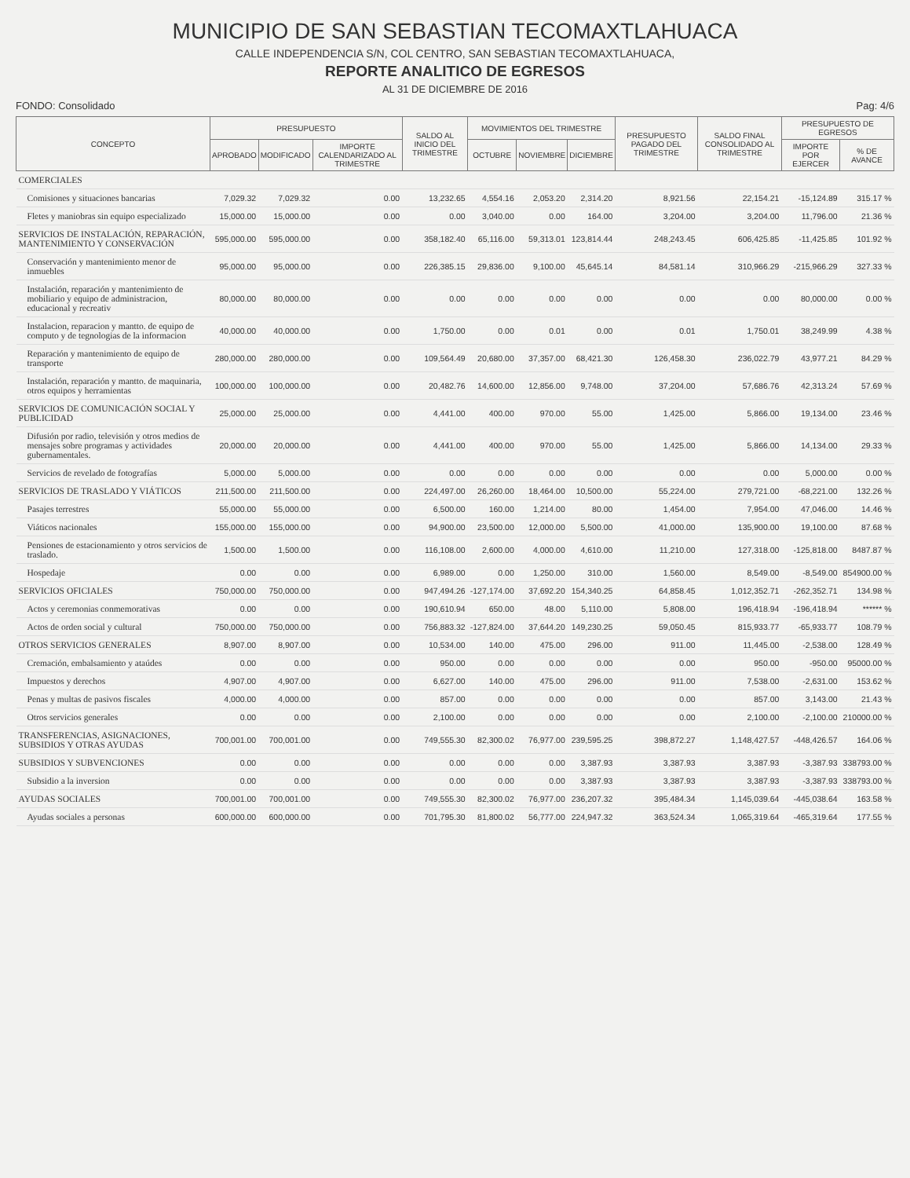MUNICIPIO DE SAN SEBASTIAN TECOMAXTLAHUACA
CALLE INDEPENDENCIA S/N, COL CENTRO, SAN SEBASTIAN TECOMAXTLAHUACA,
REPORTE ANALITICO DE EGRESOS
AL 31 DE DICIEMBRE DE 2016
FONDO: Consolidado Pag: 4/6
| CONCEPTO | PRESUPUESTO | | | SALDO AL INICIO DEL TRIMESTRE | MOVIMIENTOS DEL TRIMESTRE | | | PRESUPUESTO PAGADO DEL TRIMESTRE | SALDO FINAL CONSOLIDADO AL TRIMESTRE | PRESUPUESTO DE EGRESOS | |
| --- | --- | --- | --- | --- | --- | --- | --- | --- | --- | --- | --- |
| | APROBADO | MODIFICADO | IMPORTE CALENDARIZADO AL TRIMESTRE | | OCTUBRE | NOVIEMBRE | DICIEMBRE | | | IMPORTE POR EJERCER | % DE AVANCE |
| COMERCIALES | | | | | | | | | | | |
| Comisiones y situaciones bancarias | 7,029.32 | 7,029.32 | 0.00 | 13,232.65 | 4,554.16 | 2,053.20 | 2,314.20 | 8,921.56 | 22,154.21 | -15,124.89 | 315.17 % |
| Fletes y maniobras sin equipo especializado | 15,000.00 | 15,000.00 | 0.00 | 0.00 | 3,040.00 | 0.00 | 164.00 | 3,204.00 | 3,204.00 | 11,796.00 | 21.36 % |
| SERVICIOS DE INSTALACIÓN, REPARACIÓN, MANTENIMIENTO Y CONSERVACIÓN | 595,000.00 | 595,000.00 | 0.00 | 358,182.40 | 65,116.00 | 59,313.01 | 123,814.44 | 248,243.45 | 606,425.85 | -11,425.85 | 101.92 % |
| Conservación y mantenimiento menor de inmuebles | 95,000.00 | 95,000.00 | 0.00 | 226,385.15 | 29,836.00 | 9,100.00 | 45,645.14 | 84,581.14 | 310,966.29 | -215,966.29 | 327.33 % |
| Instalación, reparación y mantenimiento de mobiliario y equipo de administracion, educacional y recreativ | 80,000.00 | 80,000.00 | 0.00 | 0.00 | 0.00 | 0.00 | 0.00 | 0.00 | 0.00 | 80,000.00 | 0.00 % |
| Instalacion, reparacion y mantto. de equipo de computo y de tegnologias de la informacion | 40,000.00 | 40,000.00 | 0.00 | 1,750.00 | 0.00 | 0.01 | 0.00 | 0.01 | 1,750.01 | 38,249.99 | 4.38 % |
| Reparación y mantenimiento de equipo de transporte | 280,000.00 | 280,000.00 | 0.00 | 109,564.49 | 20,680.00 | 37,357.00 | 68,421.30 | 126,458.30 | 236,022.79 | 43,977.21 | 84.29 % |
| Instalación, reparación y mantto. de maquinaria, otros equipos y herramientas | 100,000.00 | 100,000.00 | 0.00 | 20,482.76 | 14,600.00 | 12,856.00 | 9,748.00 | 37,204.00 | 57,686.76 | 42,313.24 | 57.69 % |
| SERVICIOS DE COMUNICACIÓN SOCIAL Y PUBLICIDAD | 25,000.00 | 25,000.00 | 0.00 | 4,441.00 | 400.00 | 970.00 | 55.00 | 1,425.00 | 5,866.00 | 19,134.00 | 23.46 % |
| Difusión por radio, televisión y otros medios de mensajes sobre programas y actividades gubernamentales. | 20,000.00 | 20,000.00 | 0.00 | 4,441.00 | 400.00 | 970.00 | 55.00 | 1,425.00 | 5,866.00 | 14,134.00 | 29.33 % |
| Servicios de revelado de fotografías | 5,000.00 | 5,000.00 | 0.00 | 0.00 | 0.00 | 0.00 | 0.00 | 0.00 | 0.00 | 5,000.00 | 0.00 % |
| SERVICIOS DE TRASLADO Y VIÁTICOS | 211,500.00 | 211,500.00 | 0.00 | 224,497.00 | 26,260.00 | 18,464.00 | 10,500.00 | 55,224.00 | 279,721.00 | -68,221.00 | 132.26 % |
| Pasajes terrestres | 55,000.00 | 55,000.00 | 0.00 | 6,500.00 | 160.00 | 1,214.00 | 80.00 | 1,454.00 | 7,954.00 | 47,046.00 | 14.46 % |
| Viáticos nacionales | 155,000.00 | 155,000.00 | 0.00 | 94,900.00 | 23,500.00 | 12,000.00 | 5,500.00 | 41,000.00 | 135,900.00 | 19,100.00 | 87.68 % |
| Pensiones de estacionamiento y otros servicios de traslado. | 1,500.00 | 1,500.00 | 0.00 | 116,108.00 | 2,600.00 | 4,000.00 | 4,610.00 | 11,210.00 | 127,318.00 | -125,818.00 | 8487.87 % |
| Hospedaje | 0.00 | 0.00 | 0.00 | 6,989.00 | 0.00 | 1,250.00 | 310.00 | 1,560.00 | 8,549.00 | -8,549.00 | 854900.00 % |
| SERVICIOS OFICIALES | 750,000.00 | 750,000.00 | 0.00 | 947,494.26 | -127,174.00 | 37,692.20 | 154,340.25 | 64,858.45 | 1,012,352.71 | -262,352.71 | 134.98 % |
| Actos y ceremonias conmemorativas | 0.00 | 0.00 | 0.00 | 190,610.94 | 650.00 | 48.00 | 5,110.00 | 5,808.00 | 196,418.94 | -196,418.94 | ****** % |
| Actos de orden social y cultural | 750,000.00 | 750,000.00 | 0.00 | 756,883.32 | -127,824.00 | 37,644.20 | 149,230.25 | 59,050.45 | 815,933.77 | -65,933.77 | 108.79 % |
| OTROS SERVICIOS GENERALES | 8,907.00 | 8,907.00 | 0.00 | 10,534.00 | 140.00 | 475.00 | 296.00 | 911.00 | 11,445.00 | -2,538.00 | 128.49 % |
| Cremación, embalsamiento y ataúdes | 0.00 | 0.00 | 0.00 | 950.00 | 0.00 | 0.00 | 0.00 | 0.00 | 950.00 | -950.00 | 95000.00 % |
| Impuestos y derechos | 4,907.00 | 4,907.00 | 0.00 | 6,627.00 | 140.00 | 475.00 | 296.00 | 911.00 | 7,538.00 | -2,631.00 | 153.62 % |
| Penas y multas de pasivos fiscales | 4,000.00 | 4,000.00 | 0.00 | 857.00 | 0.00 | 0.00 | 0.00 | 0.00 | 857.00 | 3,143.00 | 21.43 % |
| Otros servicios generales | 0.00 | 0.00 | 0.00 | 2,100.00 | 0.00 | 0.00 | 0.00 | 0.00 | 2,100.00 | -2,100.00 | 210000.00 % |
| TRANSFERENCIAS, ASIGNACIONES, SUBSIDIOS Y OTRAS AYUDAS | 700,001.00 | 700,001.00 | 0.00 | 749,555.30 | 82,300.02 | 76,977.00 | 239,595.25 | 398,872.27 | 1,148,427.57 | -448,426.57 | 164.06 % |
| SUBSIDIOS Y SUBVENCIONES | 0.00 | 0.00 | 0.00 | 0.00 | 0.00 | 0.00 | 3,387.93 | 3,387.93 | 3,387.93 | -3,387.93 | 338793.00 % |
| Subsidio a la inversion | 0.00 | 0.00 | 0.00 | 0.00 | 0.00 | 0.00 | 3,387.93 | 3,387.93 | 3,387.93 | -3,387.93 | 338793.00 % |
| AYUDAS SOCIALES | 700,001.00 | 700,001.00 | 0.00 | 749,555.30 | 82,300.02 | 76,977.00 | 236,207.32 | 395,484.34 | 1,145,039.64 | -445,038.64 | 163.58 % |
| Ayudas sociales a personas | 600,000.00 | 600,000.00 | 0.00 | 701,795.30 | 81,800.02 | 56,777.00 | 224,947.32 | 363,524.34 | 1,065,319.64 | -465,319.64 | 177.55 % |